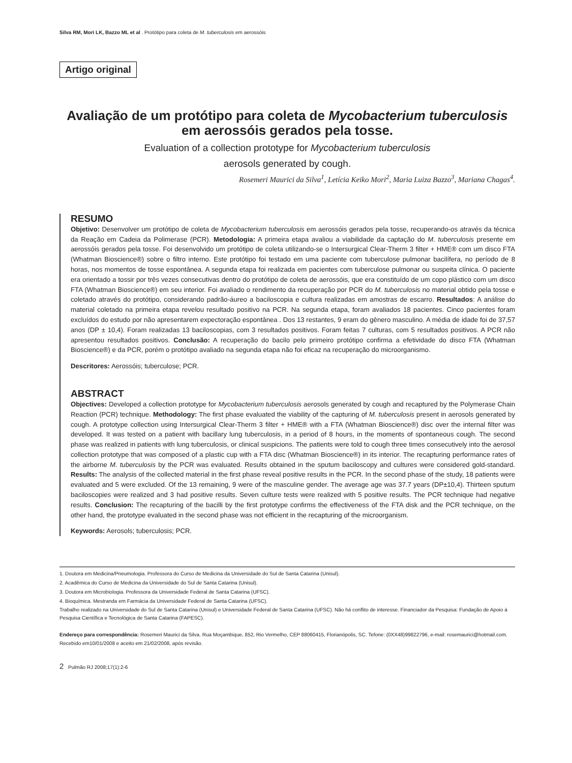Silva RM, Mori LK, Bazzo ML et al . Protótipo para coleta de M. tuberculosis em aerossóis
Artigo original
Avaliação de um protótipo para coleta de Mycobacterium tuberculosis em aerossóis gerados pela tosse.
Evaluation of a collection prototype for Mycobacterium tuberculosis
aerosols generated by cough.
Rosemeri Maurici da Silva<sup>1</sup>, Letícia Keiko Mori<sup>2</sup>, Maria Luiza Bazzo<sup>3</sup>, Mariana Chagas<sup>4</sup>.
RESUMO
Objetivo: Desenvolver um protótipo de coleta de Mycobacterium tuberculosis em aerossóis gerados pela tosse, recuperando-os através da técnica da Reação em Cadeia da Polimerase (PCR). Metodologia: A primeira etapa avaliou a viabilidade da captação do M. tuberculosis presente em aerossóis gerados pela tosse. Foi desenvolvido um protótipo de coleta utilizando-se o Intersurgical Clear-Therm 3 filter + HME® com um disco FTA (Whatman Bioscience®) sobre o filtro interno. Este protótipo foi testado em uma paciente com tuberculose pulmonar bacilífera, no período de 8 horas, nos momentos de tosse espontânea. A segunda etapa foi realizada em pacientes com tuberculose pulmonar ou suspeita clínica. O paciente era orientado a tossir por três vezes consecutivas dentro do protótipo de coleta de aerossóis, que era constituído de um copo plástico com um disco FTA (Whatman Bioscience®) em seu interior. Foi avaliado o rendimento da recuperação por PCR do M. tuberculosis no material obtido pela tosse e coletado através do protótipo, considerando padrão-áureo a baciloscopia e cultura realizadas em amostras de escarro. Resultados: A análise do material coletado na primeira etapa revelou resultado positivo na PCR. Na segunda etapa, foram avaliados 18 pacientes. Cinco pacientes foram excluídos do estudo por não apresentarem expectoração espontânea . Dos 13 restantes, 9 eram do gênero masculino. A média de idade foi de 37,57 anos (DP ± 10,4). Foram realizadas 13 baciloscopias, com 3 resultados positivos. Foram feitas 7 culturas, com 5 resultados positivos. A PCR não apresentou resultados positivos. Conclusão: A recuperação do bacilo pelo primeiro protótipo confirma a efetividade do disco FTA (Whatman Bioscience®) e da PCR, porém o protótipo avaliado na segunda etapa não foi eficaz na recuperação do microorganismo.
Descritores: Aerossóis; tuberculose; PCR.
ABSTRACT
Objectives: Developed a collection prototype for Mycobacterium tuberculosis aerosols generated by cough and recaptured by the Polymerase Chain Reaction (PCR) technique. Methodology: The first phase evaluated the viability of the capturing of M. tuberculosis present in aerosols generated by cough. A prototype collection using Intersurgical Clear-Therm 3 filter + HME® with a FTA (Whatman Bioscience®) disc over the internal filter was developed. It was tested on a patient with bacillary lung tuberculosis, in a period of 8 hours, in the moments of spontaneous cough. The second phase was realized in patients with lung tuberculosis, or clinical suspicions. The patients were told to cough three times consecutively into the aerosol collection prototype that was composed of a plastic cup with a FTA disc (Whatman Bioscience®) in its interior. The recapturing performance rates of the airborne M. tuberculosis by the PCR was evaluated. Results obtained in the sputum baciloscopy and cultures were considered gold-standard. Results: The analysis of the collected material in the first phase reveal positive results in the PCR. In the second phase of the study, 18 patients were evaluated and 5 were excluded. Of the 13 remaining, 9 were of the masculine gender. The average age was 37.7 years (DP±10,4). Thirteen sputum baciloscopies were realized and 3 had positive results. Seven culture tests were realized with 5 positive results. The PCR technique had negative results. Conclusion: The recapturing of the bacilli by the first prototype confirms the effectiveness of the FTA disk and the PCR technique, on the other hand, the prototype evaluated in the second phase was not efficient in the recapturing of the microorganism.
Keywords: Aerosols; tuberculosis; PCR.
1. Doutora em Medicina/Pneumologia. Professora do Curso de Medicina da Universidade do Sul de Santa Catarina (Unisul).
2. Acadêmica do Curso de Medicina da Universidade do Sul de Santa Catarina (Unisul).
3. Doutora em Microbiologia. Professora da Universidade Federal de Santa Catarina (UFSC).
4. Bioquímica. Mestranda em Farmácia da Universidade Federal de Santa Catarina (UFSC).
Trabalho realizado na Universidade do Sul de Santa Catarina (Unisul) e Universidade Federal de Santa Catarina (UFSC). Não há conflito de interesse. Financiador da Pesquisa: Fundação de Apoio à Pesquisa Científica e Tecnológica de Santa Catarina (FAPESC).
Endereço para correspondência: Rosemeri Maurici da Silva. Rua Moçambique, 852, Rio Vermelho, CEP 88060415, Florianópolis, SC. Tefone: (0XX48)99822796, e-mail: rosemaurici@hotmail.com.
Recebido em10/01/2008 e aceito em 21/02/2008, após revisão.
2 Pulmão RJ 2008;17(1):2-6